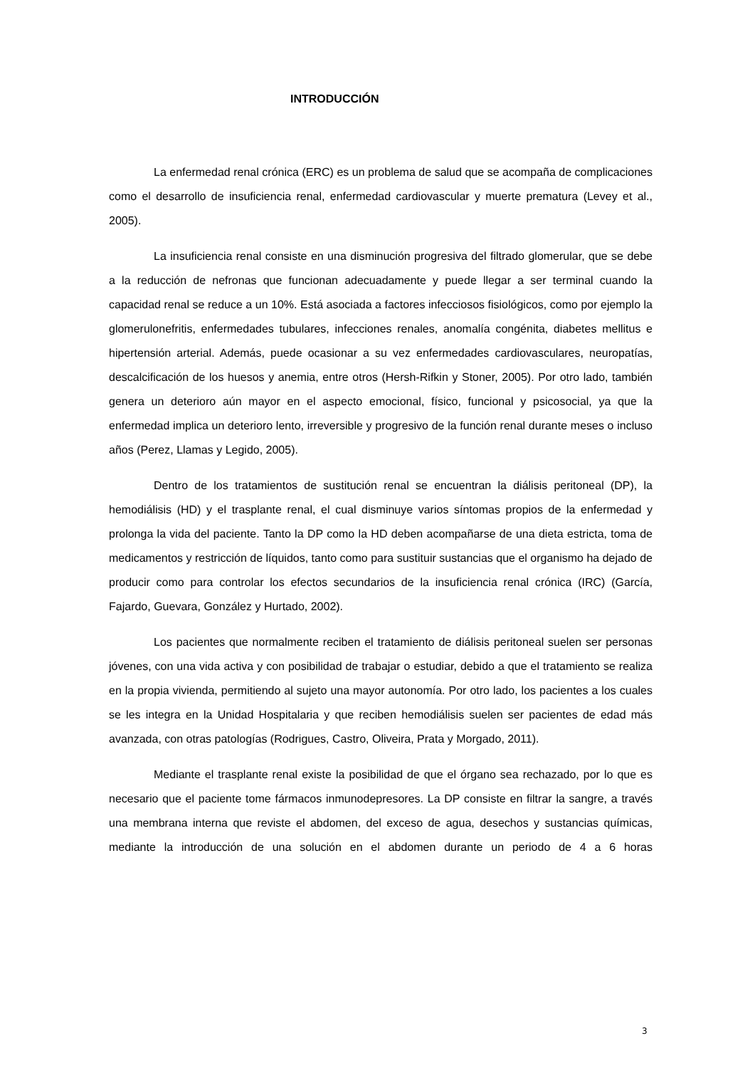INTRODUCCIÓN
La enfermedad renal crónica (ERC) es un problema de salud que se acompaña de complicaciones como el desarrollo de insuficiencia renal, enfermedad cardiovascular y muerte prematura (Levey et al., 2005).
La insuficiencia renal consiste en una disminución progresiva del filtrado glomerular, que se debe a la reducción de nefronas que funcionan adecuadamente y puede llegar a ser terminal cuando la capacidad renal se reduce a un 10%. Está asociada a factores infecciosos fisiológicos, como por ejemplo la glomerulonefritis, enfermedades tubulares, infecciones renales, anomalía congénita, diabetes mellitus e hipertensión arterial. Además, puede ocasionar a su vez enfermedades cardiovasculares, neuropatías, descalcificación de los huesos y anemia, entre otros (Hersh-Rifkin y Stoner, 2005). Por otro lado, también genera un deterioro aún mayor en el aspecto emocional, físico, funcional y psicosocial, ya que la enfermedad implica un deterioro lento, irreversible y progresivo de la función renal durante meses o incluso años (Perez, Llamas y Legido, 2005).
Dentro de los tratamientos de sustitución renal se encuentran la diálisis peritoneal (DP), la hemodiálisis (HD) y el trasplante renal, el cual disminuye varios síntomas propios de la enfermedad y prolonga la vida del paciente. Tanto la DP como la HD deben acompañarse de una dieta estricta, toma de medicamentos y restricción de líquidos, tanto como para sustituir sustancias que el organismo ha dejado de producir como para controlar los efectos secundarios de la insuficiencia renal crónica (IRC) (García, Fajardo, Guevara, González y Hurtado, 2002).
Los pacientes que normalmente reciben el tratamiento de diálisis peritoneal suelen ser personas jóvenes, con una vida activa y con posibilidad de trabajar o estudiar, debido a que el tratamiento se realiza en la propia vivienda, permitiendo al sujeto una mayor autonomía. Por otro lado, los pacientes a los cuales se les integra en la Unidad Hospitalaria y que reciben hemodiálisis suelen ser pacientes de edad más avanzada, con otras patologías (Rodrigues, Castro, Oliveira, Prata y Morgado, 2011).
Mediante el trasplante renal existe la posibilidad de que el órgano sea rechazado, por lo que es necesario que el paciente tome fármacos inmunodepresores. La DP consiste en filtrar la sangre, a través una membrana interna que reviste el abdomen, del exceso de agua, desechos y sustancias químicas, mediante la introducción de una solución en el abdomen durante un periodo de 4 a 6 horas
3